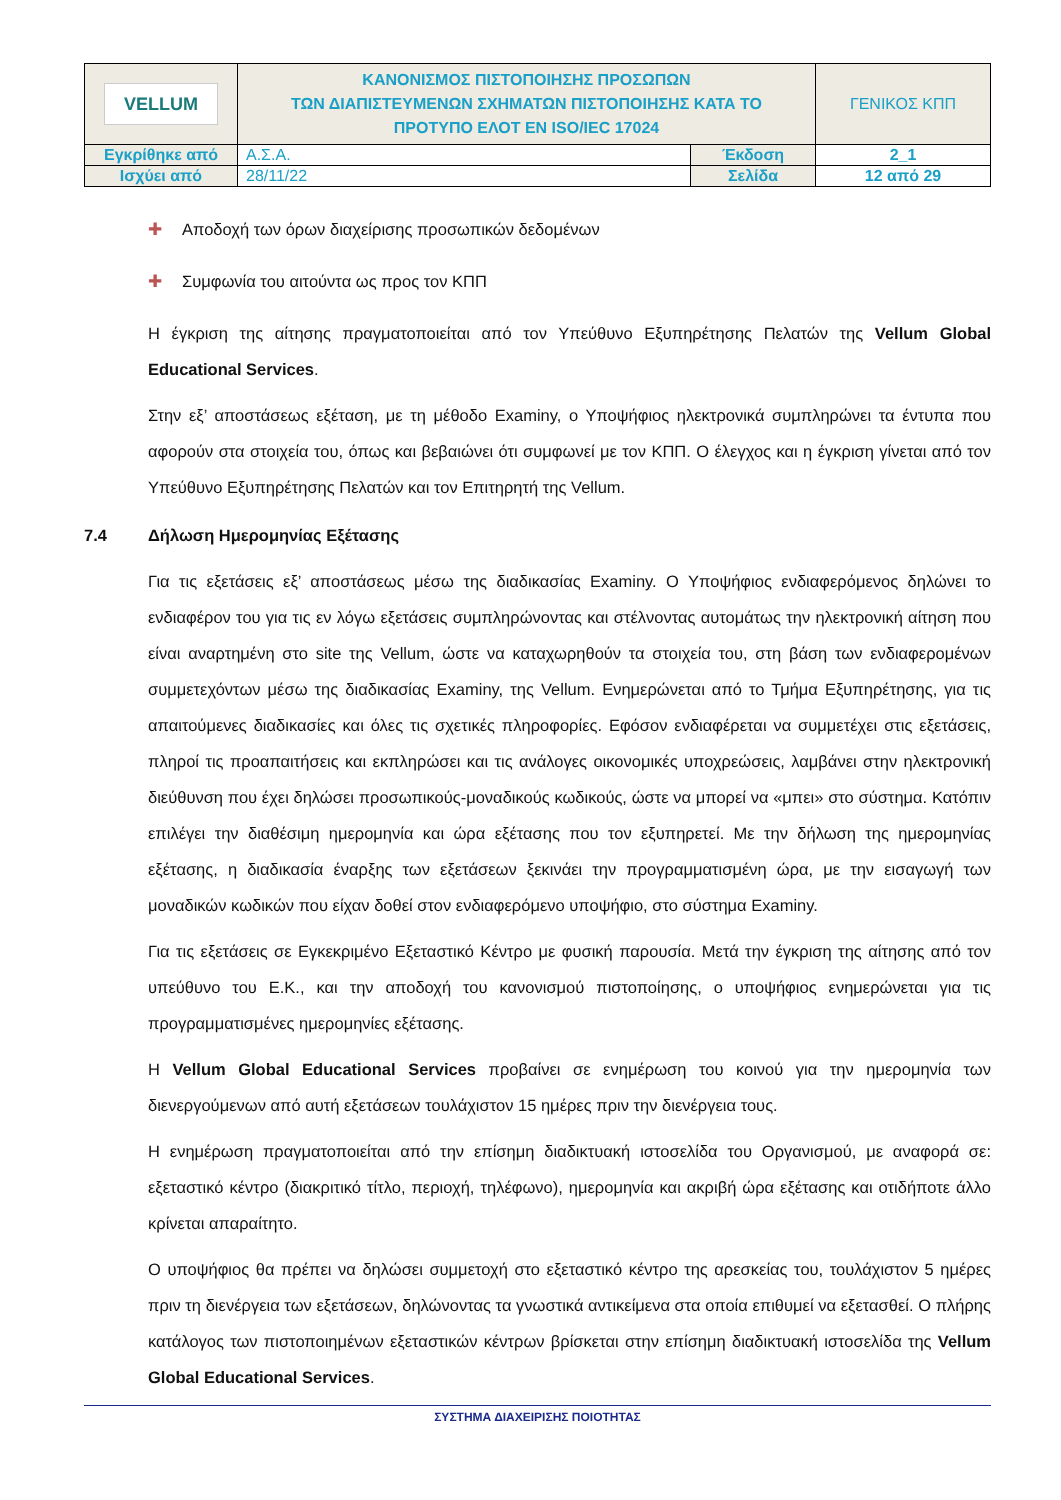| VELLUM | ΚΑΝΟΝΙΣΜΟΣ ΠΙΣΤΟΠΟΙΗΣΗΣ ΠΡΟΣΩΠΩΝ ΤΩΝ ΔΙΑΠΙΣΤΕΥΜΕΝΩΝ ΣΧΗΜΑΤΩΝ ΠΙΣΤΟΠΟΙΗΣΗΣ ΚΑΤΑ ΤΟ ΠΡΟΤΥΠΟ ΕΛΟΤ ΕΝ ISO/IEC 17024 | | ΓΕΝΙΚΟΣ ΚΠΠ |
| Εγκρίθηκε από | Α.Σ.Α. | Έκδοση | 2_1 |
| Ισχύει από | 28/11/22 | Σελίδα | 12 από 29 |
✚ Αποδοχή των όρων διαχείρισης προσωπικών δεδομένων
✚ Συμφωνία του αιτούντα ως προς τον ΚΠΠ
Η έγκριση της αίτησης πραγματοποιείται από τον Υπεύθυνο Εξυπηρέτησης Πελατών της Vellum Global Educational Services.
Στην εξ’ αποστάσεως εξέταση, με τη μέθοδο Examiny, ο Υποψήφιος ηλεκτρονικά συμπληρώνει τα έντυπα που αφορούν στα στοιχεία του, όπως και βεβαιώνει ότι συμφωνεί με τον ΚΠΠ. Ο έλεγχος και η έγκριση γίνεται από τον Υπεύθυνο Εξυπηρέτησης Πελατών και τον Επιτηρητή της Vellum.
7.4 Δήλωση Ημερομηνίας Εξέτασης
Για τις εξετάσεις εξ’ αποστάσεως μέσω της διαδικασίας Examiny. Ο Υποψήφιος ενδιαφερόμενος δηλώνει το ενδιαφέρον του για τις εν λόγω εξετάσεις συμπληρώνοντας και στέλνοντας αυτομάτως την ηλεκτρονική αίτηση που είναι αναρτημένη στο site της Vellum, ώστε να καταχωρηθούν τα στοιχεία του, στη βάση των ενδιαφερομένων συμμετεχόντων μέσω της διαδικασίας Examiny, της Vellum. Ενημερώνεται από το Τμήμα Εξυπηρέτησης, για τις απαιτούμενες διαδικασίες και όλες τις σχετικές πληροφορίες. Εφόσον ενδιαφέρεται να συμμετέχει στις εξετάσεις, πληροί τις προαπαιτήσεις και εκπληρώσει και τις ανάλογες οικονομικές υποχρεώσεις, λαμβάνει στην ηλεκτρονική διεύθυνση που έχει δηλώσει προσωπικούς-μοναδικούς κωδικούς, ώστε να μπορεί να «μπει» στο σύστημα. Κατόπιν επιλέγει την διαθέσιμη ημερομηνία και ώρα εξέτασης που τον εξυπηρετεί. Με την δήλωση της ημερομηνίας εξέτασης, η διαδικασία έναρξης των εξετάσεων ξεκινάει την προγραμματισμένη ώρα, με την εισαγωγή των μοναδικών κωδικών που είχαν δοθεί στον ενδιαφερόμενο υποψήφιο, στο σύστημα Examiny.
Για τις εξετάσεις σε Εγκεκριμένο Εξεταστικό Κέντρο με φυσική παρουσία. Μετά την έγκριση της αίτησης από τον υπεύθυνο του Ε.Κ., και την αποδοχή του κανονισμού πιστοποίησης, ο υποψήφιος ενημερώνεται για τις προγραμματισμένες ημερομηνίες εξέτασης.
Η Vellum Global Educational Services προβαίνει σε ενημέρωση του κοινού για την ημερομηνία των διενεργούμενων από αυτή εξετάσεων τουλάχιστον 15 ημέρες πριν την διενέργεια τους.
Η ενημέρωση πραγματοποιείται από την επίσημη διαδικτυακή ιστοσελίδα του Οργανισμού, με αναφορά σε: εξεταστικό κέντρο (διακριτικό τίτλο, περιοχή, τηλέφωνο), ημερομηνία και ακριβή ώρα εξέτασης και οτιδήποτε άλλο κρίνεται απαραίτητο.
Ο υποψήφιος θα πρέπει να δηλώσει συμμετοχή στο εξεταστικό κέντρο της αρεσκείας του, τουλάχιστον 5 ημέρες πριν τη διενέργεια των εξετάσεων, δηλώνοντας τα γνωστικά αντικείμενα στα οποία επιθυμεί να εξετασθεί. Ο πλήρης κατάλογος των πιστοποιημένων εξεταστικών κέντρων βρίσκεται στην επίσημη διαδικτυακή ιστοσελίδα της Vellum Global Educational Services.
ΣΥΣΤΗΜΑ ΔΙΑΧΕΙΡΙΣΗΣ ΠΟΙΟΤΗΤΑΣ